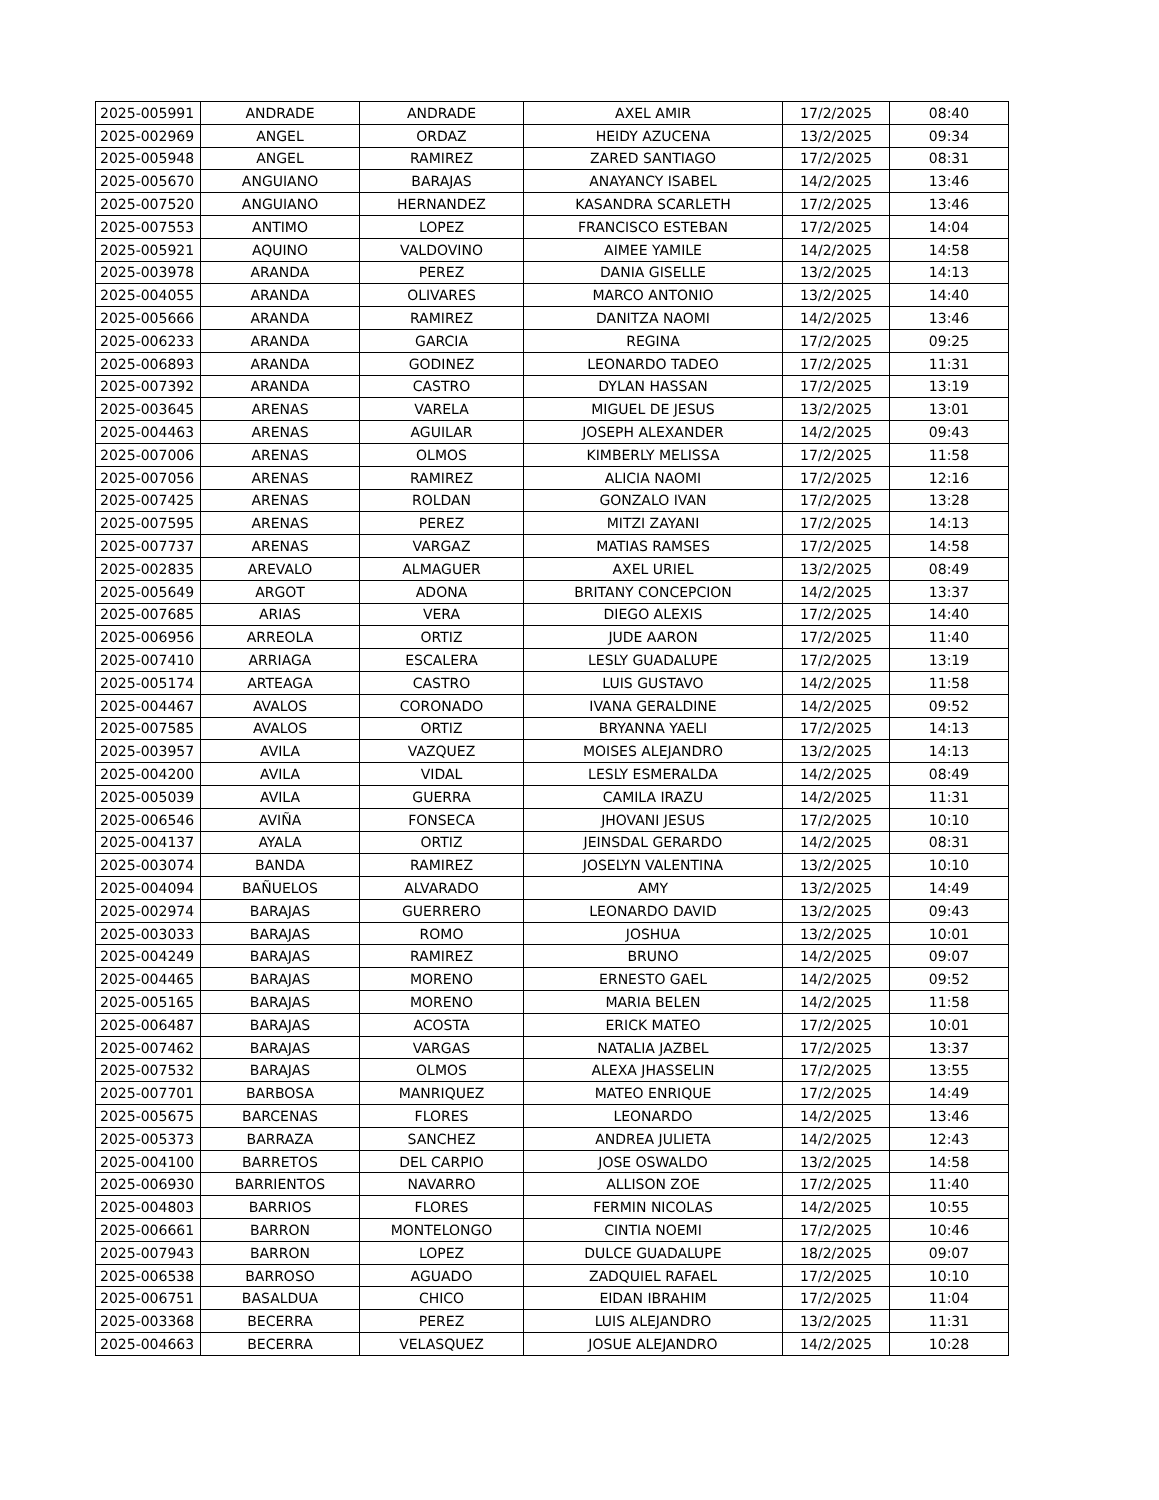| 2025-005991 | ANDRADE | ANDRADE | AXEL AMIR | 17/2/2025 | 08:40 |
| 2025-002969 | ANGEL | ORDAZ | HEIDY AZUCENA | 13/2/2025 | 09:34 |
| 2025-005948 | ANGEL | RAMIREZ | ZARED SANTIAGO | 17/2/2025 | 08:31 |
| 2025-005670 | ANGUIANO | BARAJAS | ANAYANCY ISABEL | 14/2/2025 | 13:46 |
| 2025-007520 | ANGUIANO | HERNANDEZ | KASANDRA SCARLETH | 17/2/2025 | 13:46 |
| 2025-007553 | ANTIMO | LOPEZ | FRANCISCO ESTEBAN | 17/2/2025 | 14:04 |
| 2025-005921 | AQUINO | VALDOVINO | AIMEE YAMILE | 14/2/2025 | 14:58 |
| 2025-003978 | ARANDA | PEREZ | DANIA GISELLE | 13/2/2025 | 14:13 |
| 2025-004055 | ARANDA | OLIVARES | MARCO ANTONIO | 13/2/2025 | 14:40 |
| 2025-005666 | ARANDA | RAMIREZ | DANITZA NAOMI | 14/2/2025 | 13:46 |
| 2025-006233 | ARANDA | GARCIA | REGINA | 17/2/2025 | 09:25 |
| 2025-006893 | ARANDA | GODINEZ | LEONARDO TADEO | 17/2/2025 | 11:31 |
| 2025-007392 | ARANDA | CASTRO | DYLAN HASSAN | 17/2/2025 | 13:19 |
| 2025-003645 | ARENAS | VARELA | MIGUEL DE JESUS | 13/2/2025 | 13:01 |
| 2025-004463 | ARENAS | AGUILAR | JOSEPH ALEXANDER | 14/2/2025 | 09:43 |
| 2025-007006 | ARENAS | OLMOS | KIMBERLY MELISSA | 17/2/2025 | 11:58 |
| 2025-007056 | ARENAS | RAMIREZ | ALICIA NAOMI | 17/2/2025 | 12:16 |
| 2025-007425 | ARENAS | ROLDAN | GONZALO IVAN | 17/2/2025 | 13:28 |
| 2025-007595 | ARENAS | PEREZ | MITZI ZAYANI | 17/2/2025 | 14:13 |
| 2025-007737 | ARENAS | VARGAZ | MATIAS RAMSES | 17/2/2025 | 14:58 |
| 2025-002835 | AREVALO | ALMAGUER | AXEL URIEL | 13/2/2025 | 08:49 |
| 2025-005649 | ARGOT | ADONA | BRITANY CONCEPCION | 14/2/2025 | 13:37 |
| 2025-007685 | ARIAS | VERA | DIEGO ALEXIS | 17/2/2025 | 14:40 |
| 2025-006956 | ARREOLA | ORTIZ | JUDE AARON | 17/2/2025 | 11:40 |
| 2025-007410 | ARRIAGA | ESCALERA | LESLY GUADALUPE | 17/2/2025 | 13:19 |
| 2025-005174 | ARTEAGA | CASTRO | LUIS GUSTAVO | 14/2/2025 | 11:58 |
| 2025-004467 | AVALOS | CORONADO | IVANA GERALDINE | 14/2/2025 | 09:52 |
| 2025-007585 | AVALOS | ORTIZ | BRYANNA YAELI | 17/2/2025 | 14:13 |
| 2025-003957 | AVILA | VAZQUEZ | MOISES ALEJANDRO | 13/2/2025 | 14:13 |
| 2025-004200 | AVILA | VIDAL | LESLY ESMERALDA | 14/2/2025 | 08:49 |
| 2025-005039 | AVILA | GUERRA | CAMILA IRAZU | 14/2/2025 | 11:31 |
| 2025-006546 | AVIÑA | FONSECA | JHOVANI JESUS | 17/2/2025 | 10:10 |
| 2025-004137 | AYALA | ORTIZ | JEINSDAL GERARDO | 14/2/2025 | 08:31 |
| 2025-003074 | BANDA | RAMIREZ | JOSELYN VALENTINA | 13/2/2025 | 10:10 |
| 2025-004094 | BAÑUELOS | ALVARADO | AMY | 13/2/2025 | 14:49 |
| 2025-002974 | BARAJAS | GUERRERO | LEONARDO DAVID | 13/2/2025 | 09:43 |
| 2025-003033 | BARAJAS | ROMO | JOSHUA | 13/2/2025 | 10:01 |
| 2025-004249 | BARAJAS | RAMIREZ | BRUNO | 14/2/2025 | 09:07 |
| 2025-004465 | BARAJAS | MORENO | ERNESTO GAEL | 14/2/2025 | 09:52 |
| 2025-005165 | BARAJAS | MORENO | MARIA BELEN | 14/2/2025 | 11:58 |
| 2025-006487 | BARAJAS | ACOSTA | ERICK MATEO | 17/2/2025 | 10:01 |
| 2025-007462 | BARAJAS | VARGAS | NATALIA JAZBEL | 17/2/2025 | 13:37 |
| 2025-007532 | BARAJAS | OLMOS | ALEXA JHASSELIN | 17/2/2025 | 13:55 |
| 2025-007701 | BARBOSA | MANRIQUEZ | MATEO ENRIQUE | 17/2/2025 | 14:49 |
| 2025-005675 | BARCENAS | FLORES | LEONARDO | 14/2/2025 | 13:46 |
| 2025-005373 | BARRAZA | SANCHEZ | ANDREA JULIETA | 14/2/2025 | 12:43 |
| 2025-004100 | BARRETOS | DEL CARPIO | JOSE OSWALDO | 13/2/2025 | 14:58 |
| 2025-006930 | BARRIENTOS | NAVARRO | ALLISON ZOE | 17/2/2025 | 11:40 |
| 2025-004803 | BARRIOS | FLORES | FERMIN NICOLAS | 14/2/2025 | 10:55 |
| 2025-006661 | BARRON | MONTELONGO | CINTIA NOEMI | 17/2/2025 | 10:46 |
| 2025-007943 | BARRON | LOPEZ | DULCE GUADALUPE | 18/2/2025 | 09:07 |
| 2025-006538 | BARROSO | AGUADO | ZADQUIEL RAFAEL | 17/2/2025 | 10:10 |
| 2025-006751 | BASALDUA | CHICO | EIDAN IBRAHIM | 17/2/2025 | 11:04 |
| 2025-003368 | BECERRA | PEREZ | LUIS ALEJANDRO | 13/2/2025 | 11:31 |
| 2025-004663 | BECERRA | VELASQUEZ | JOSUE ALEJANDRO | 14/2/2025 | 10:28 |